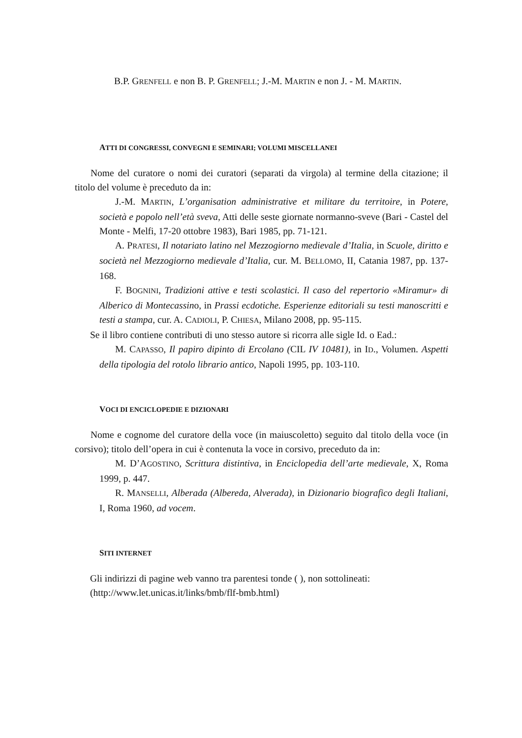B.P. GRENFELL e non B. P. GRENFELL; J.-M. MARTIN e non J. - M. MARTIN.
ATTI DI CONGRESSI, CONVEGNI E SEMINARI; VOLUMI MISCELLANEI
Nome del curatore o nomi dei curatori (separati da virgola) al termine della citazione; il titolo del volume è preceduto da in:
J.-M. MARTIN, L’organisation administrative et militare du territoire, in Potere, società e popolo nell’età sveva, Atti delle seste giornate normanno-sveve (Bari - Castel del Monte - Melfi, 17-20 ottobre 1983), Bari 1985, pp. 71-121.
A. PRATESI, Il notariato latino nel Mezzogiorno medievale d’Italia, in Scuole, diritto e società nel Mezzogiorno medievale d’Italia, cur. M. BELLOMO, II, Catania 1987, pp. 137-168.
F. BOGNINI, Tradizioni attive e testi scolastici. Il caso del repertorio «Miramur» di Alberico di Montecassino, in Prassi ecdotiche. Esperienze editoriali su testi manoscritti e testi a stampa, cur. A. CADIOLI, P. CHIESA, Milano 2008, pp. 95-115.
Se il libro contiene contributi di uno stesso autore si ricorra alle sigle Id. o Ead.:
M. CAPASSO, Il papiro dipinto di Ercolano (CIL IV 10481), in ID., Volumen. Aspetti della tipologia del rotolo librario antico, Napoli 1995, pp. 103-110.
VOCI DI ENCICLOPEDIE E DIZIONARI
Nome e cognome del curatore della voce (in maiuscoletto) seguito dal titolo della voce (in corsivo); titolo dell’opera in cui è contenuta la voce in corsivo, preceduto da in:
M. D’AGOSTINO, Scrittura distintiva, in Enciclopedia dell’arte medievale, X, Roma 1999, p. 447.
R. MANSELLI, Alberada (Albereda, Alverada), in Dizionario biografico degli Italiani, I, Roma 1960, ad vocem.
SITI INTERNET
Gli indirizzi di pagine web vanno tra parentesi tonde ( ), non sottolineati:
(http://www.let.unicas.it/links/bmb/flf-bmb.html)